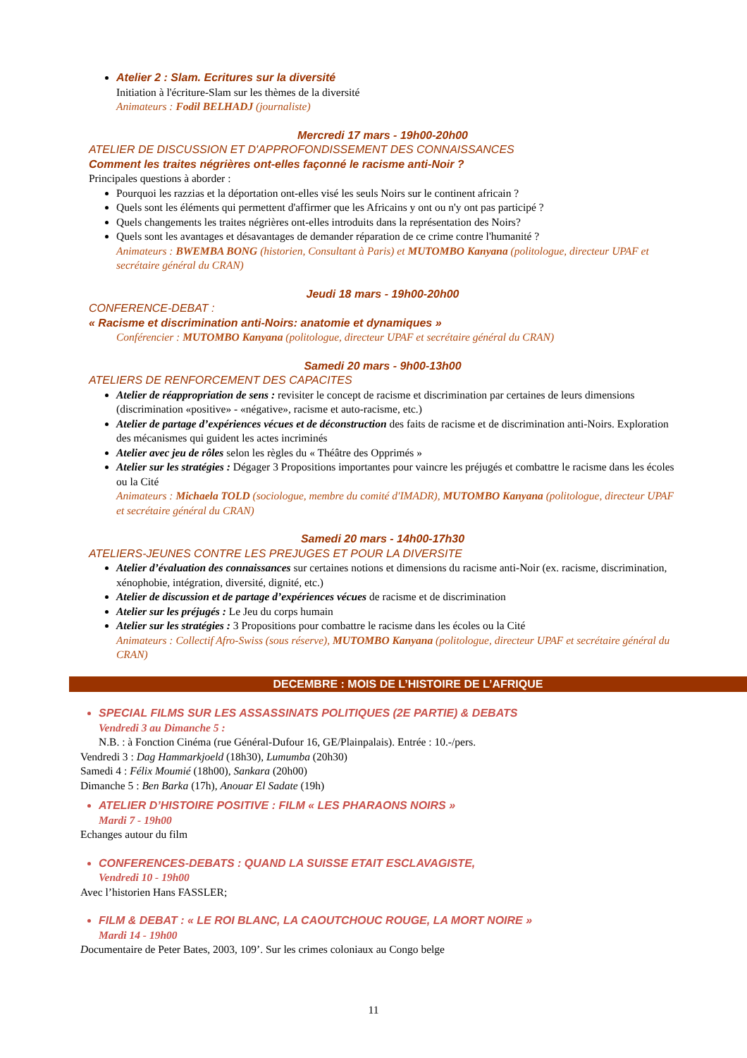Atelier 2 : Slam. Ecritures sur la diversité
Initiation à l'écriture-Slam sur les thèmes de la diversité
Animateurs : Fodil BELHADJ (journaliste)
Mercredi 17 mars - 19h00-20h00
ATELIER DE DISCUSSION ET D'APPROFONDISSEMENT DES CONNAISSANCES
Comment les traites négrières ont-elles façonné le racisme anti-Noir ?
Principales questions à aborder :
Pourquoi les razzias et la déportation ont-elles visé les seuls Noirs sur le continent africain ?
Quels sont les éléments qui permettent d'affirmer que les Africains y ont ou n'y ont pas participé ?
Quels changements les traites négrières ont-elles introduits dans la représentation des Noirs?
Quels sont les avantages et désavantages de demander réparation de ce crime contre l'humanité ?
Animateurs : BWEMBA BONG (historien, Consultant à Paris) et MUTOMBO Kanyana (politologue, directeur UPAF et secrétaire général du CRAN)
Jeudi 18 mars - 19h00-20h00
CONFERENCE-DEBAT :
« Racisme et discrimination anti-Noirs: anatomie et dynamiques »
Conférencier : MUTOMBO Kanyana (politologue, directeur UPAF et secrétaire général du CRAN)
Samedi 20 mars - 9h00-13h00
ATELIERS DE RENFORCEMENT DES CAPACITES
Atelier de réappropriation de sens : revisiter le concept de racisme et discrimination par certaines de leurs dimensions (discrimination «positive» - «négative», racisme et auto-racisme, etc.)
Atelier de partage d’expériences vécues et de déconstruction des faits de racisme et de discrimination anti-Noirs. Exploration des mécanismes qui guident les actes incriminés
Atelier avec jeu de rôles selon les règles du « Théâtre des Opprimés »
Atelier sur les stratégies : Dégager 3 Propositions importantes pour vaincre les préjugés et combattre le racisme dans les écoles ou la Cité
Animateurs : Michaela TOLD (sociologue, membre du comité d'IMADR), MUTOMBO Kanyana (politologue, directeur UPAF et secrétaire général du CRAN)
Samedi 20 mars - 14h00-17h30
ATELIERS-JEUNES CONTRE LES PREJUGES ET POUR LA DIVERSITE
Atelier d’évaluation des connaissances sur certaines notions et dimensions du racisme anti-Noir (ex. racisme, discrimination, xénophobie, intégration, diversité, dignité, etc.)
Atelier de discussion et de partage d’expériences vécues de racisme et de discrimination
Atelier sur les préjugés : Le Jeu du corps humain
Atelier sur les stratégies : 3 Propositions pour combattre le racisme dans les écoles ou la Cité
Animateurs : Collectif Afro-Swiss (sous réserve), MUTOMBO Kanyana (politologue, directeur UPAF et secrétaire général du CRAN)
DECEMBRE : MOIS DE L’HISTOIRE DE L’AFRIQUE
SPECIAL FILMS SUR LES ASSASSINATS POLITIQUES (2E PARTIE) & DEBATS
Vendredi 3 au Dimanche 5 :
N.B. : à Fonction Cinéma (rue Général-Dufour 16, GE/Plainpalais). Entrée : 10.-/pers.
Vendredi 3 : Dag Hammarkjoeld (18h30), Lumumba (20h30)
Samedi 4 : Félix Moumié (18h00), Sankara (20h00)
Dimanche 5 : Ben Barka (17h), Anouar El Sadate (19h)
ATELIER D’HISTOIRE POSITIVE : FILM « LES PHARAONS NOIRS »
Mardi 7 - 19h00
Echanges autour du film
CONFERENCES-DEBATS : QUAND LA SUISSE ETAIT ESCLAVAGISTE,
Vendredi 10 - 19h00
Avec l’historien Hans FASSLER;
FILM & DEBAT : « LE ROI BLANC, LA CAOUTCHOUC ROUGE, LA MORT NOIRE »
Mardi 14 - 19h00
Documentaire de Peter Bates, 2003, 109’. Sur les crimes coloniaux au Congo belge
11